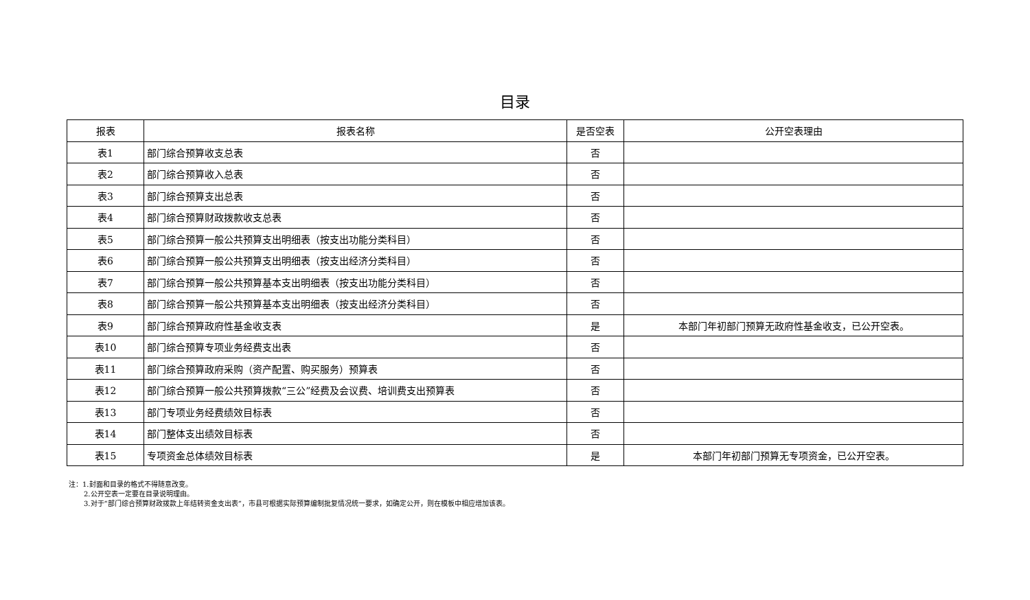目录
| 报表 | 报表名称 | 是否空表 | 公开空表理由 |
| --- | --- | --- | --- |
| 表1 | 部门综合预算收支总表 | 否 | |
| 表2 | 部门综合预算收入总表 | 否 | |
| 表3 | 部门综合预算支出总表 | 否 | |
| 表4 | 部门综合预算财政拨款收支总表 | 否 | |
| 表5 | 部门综合预算一般公共预算支出明细表（按支出功能分类科目） | 否 | |
| 表6 | 部门综合预算一般公共预算支出明细表（按支出经济分类科目） | 否 | |
| 表7 | 部门综合预算一般公共预算基本支出明细表（按支出功能分类科目） | 否 | |
| 表8 | 部门综合预算一般公共预算基本支出明细表（按支出经济分类科目） | 否 | |
| 表9 | 部门综合预算政府性基金收支表 | 是 | 本部门年初部门预算无政府性基金收支，已公开空表。 |
| 表10 | 部门综合预算专项业务经费支出表 | 否 | |
| 表11 | 部门综合预算政府采购（资产配置、购买服务）预算表 | 否 | |
| 表12 | 部门综合预算一般公共预算拨款“三公”经费及会议费、培训费支出预算表 | 否 | |
| 表13 | 部门专项业务经费绩效目标表 | 否 | |
| 表14 | 部门整体支出绩效目标表 | 否 | |
| 表15 | 专项资金总体绩效目标表 | 是 | 本部门年初部门预算无专项资金，已公开空表。 |
注：1.封面和目录的格式不得随意改变。
2.公开空表一定要在目录说明理由。
3.对于“部门综合预算财政拨款上年结转资金支出表”，市县可根据实际预算编制批复情况统一要求，如确定公开，则在模板中相应增加该表。